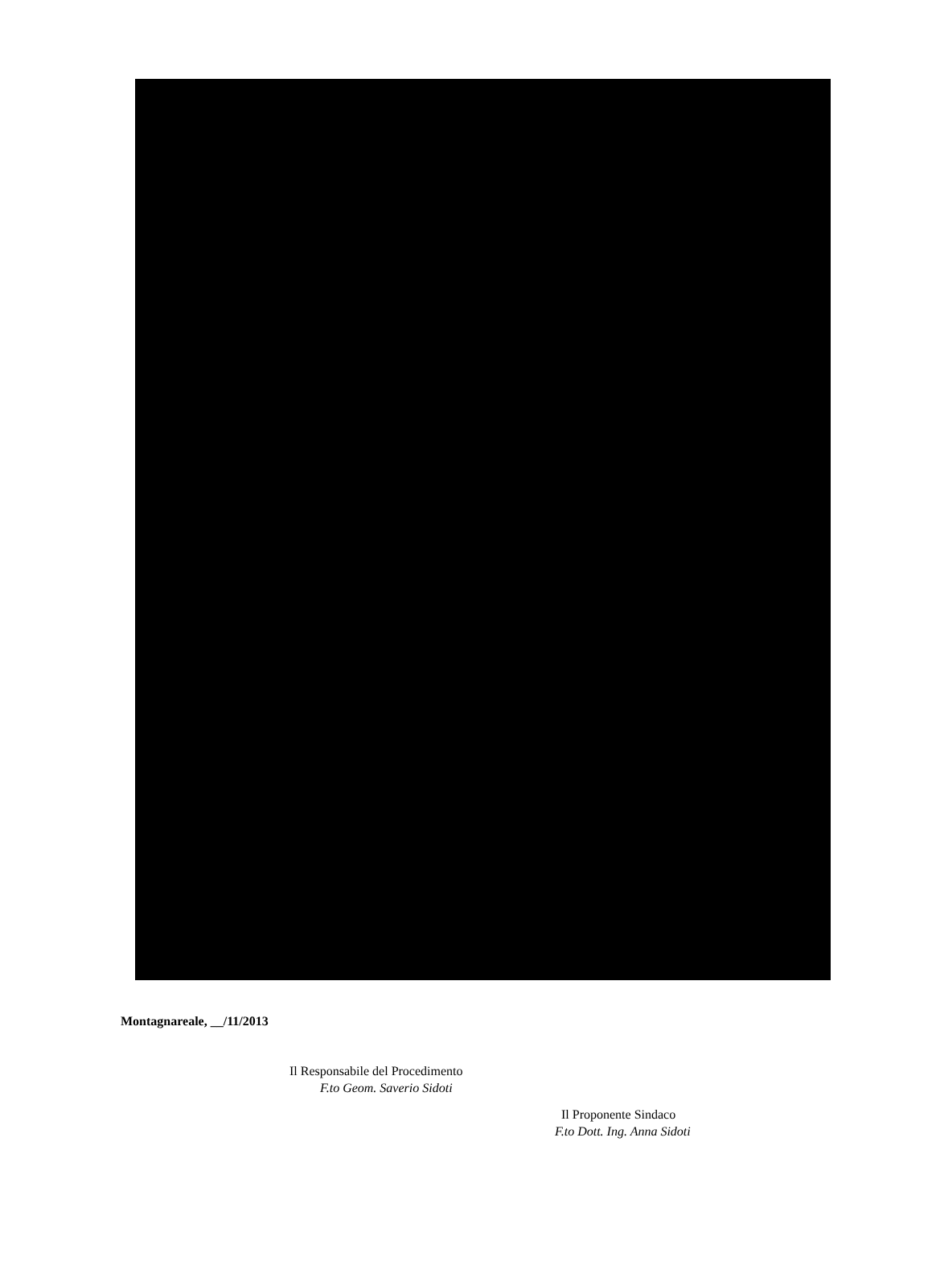Montagnareale, __/11/2013
Il Responsabile del Procedimento
F.to Geom. Saverio Sidoti
Il Proponente Sindaco
F.to Dott. Ing. Anna Sidoti